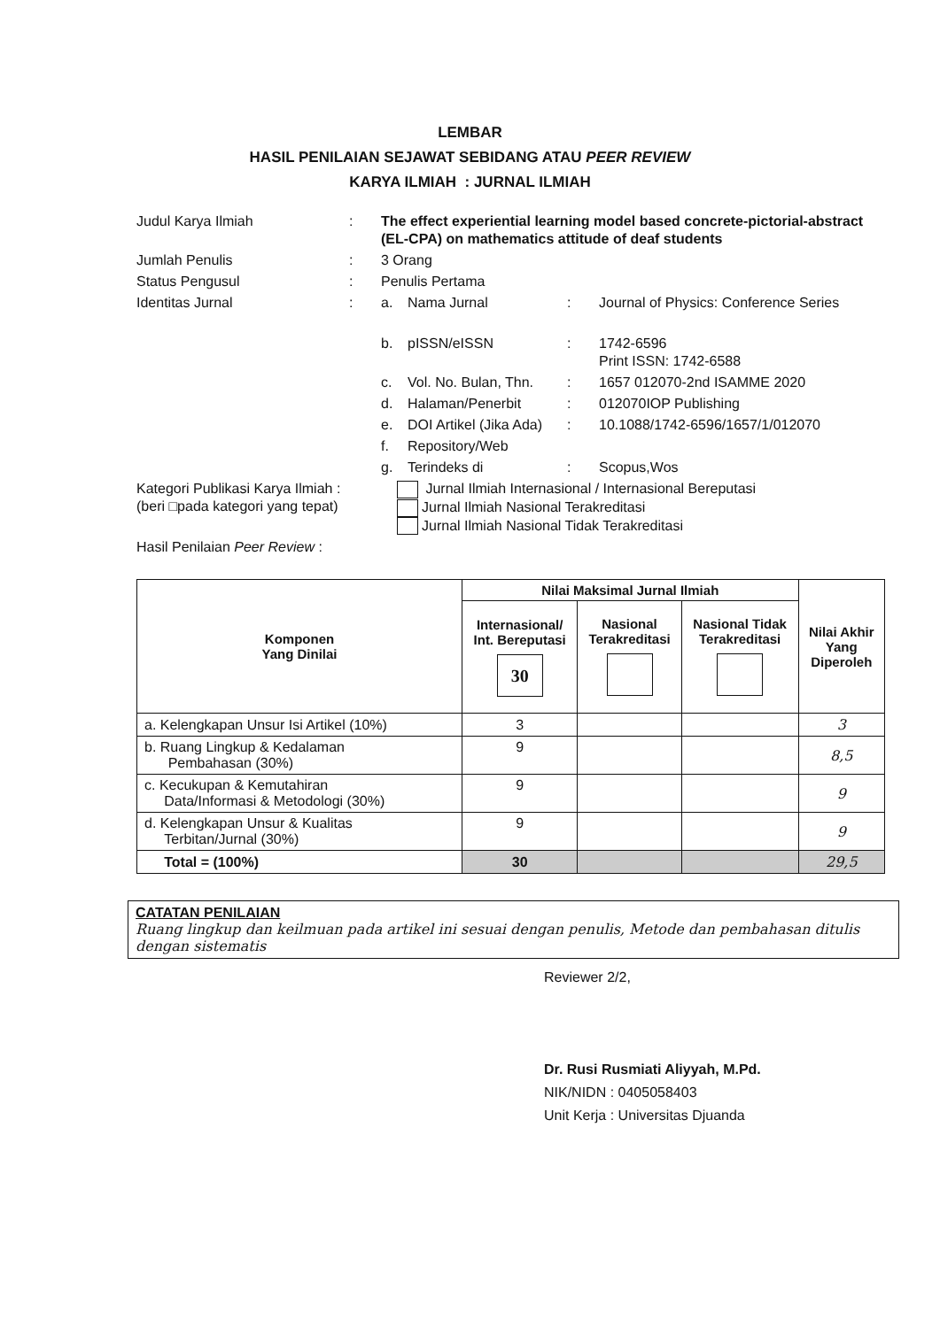LEMBAR
HASIL PENILAIAN SEJAWAT SEBIDANG ATAU PEER REVIEW
KARYA ILMIAH : JURNAL ILMIAH
| Judul Karya Ilmiah | : | The effect experiential learning model based concrete-pictorial-abstract (EL-CPA) on mathematics attitude of deaf students | | | |
| Jumlah Penulis | : | 3 Orang | | | |
| Status Pengusul | : | Penulis Pertama | | | |
| Identitas Jurnal | : | a. | Nama Jurnal | : | Journal of Physics: Conference Series |
| | | b. | pISSN/eISSN | : | 1742-6596 Print ISSN: 1742-6588 |
| | | c. | Vol. No. Bulan, Thn. | : | 1657 012070-2nd ISAMME 2020 |
| | | d. | Halaman/Penerbit | : | 012070IOP Publishing |
| | | e. | DOI Artikel (Jika Ada) | : | 10.1088/1742-6596/1657/1/012070 |
| | | f. | Repository/Web | | |
| | | g. | Terindeks di | : | Scopus,Wos |
| Kategori Publikasi Karya Ilmiah : (beri □pada kategori yang tepat) | | Jurnal Ilmiah Internasional / Internasional Bereputasi Jurnal Ilmiah Nasional Terakreditasi Jurnal Ilmiah Nasional Tidak Terakreditasi | | | |
| Hasil Penilaian Peer Review : | | | | | |
| Komponen Yang Dinilai | Nilai Maksimal Jurnal Ilmiah | | | Nilai Akhir Yang Diperoleh |
| --- | --- | --- | --- | --- |
| | Internasional/ Int. Bereputasi 30 | Nasional Terakreditasi | Nasional Tidak Terakreditasi | |
| a. Kelengkapan Unsur Isi Artikel (10%) | 3 | | | 3 |
| b. Ruang Lingkup & Kedalaman Pembahasan (30%) | 9 | | | 8,5 |
| c. Kecukupan & Kemutahiran Data/Informasi & Metodologi (30%) | 9 | | | 9 |
| d. Kelengkapan Unsur & Kualitas Terbitan/Jurnal (30%) | 9 | | | 9 |
| Total = (100%) | 30 | | | 29,5 |
CATATAN PENILAIAN
Ruang lingkup dan keilmuan pada artikel ini sesuai dengan penulis, Metode dan pembahasan ditulis dengan sistematis
Reviewer 2/2,
Dr. Rusi Rusmiati Aliyyah, M.Pd.
NIK/NIDN : 0405058403
Unit Kerja : Universitas Djuanda